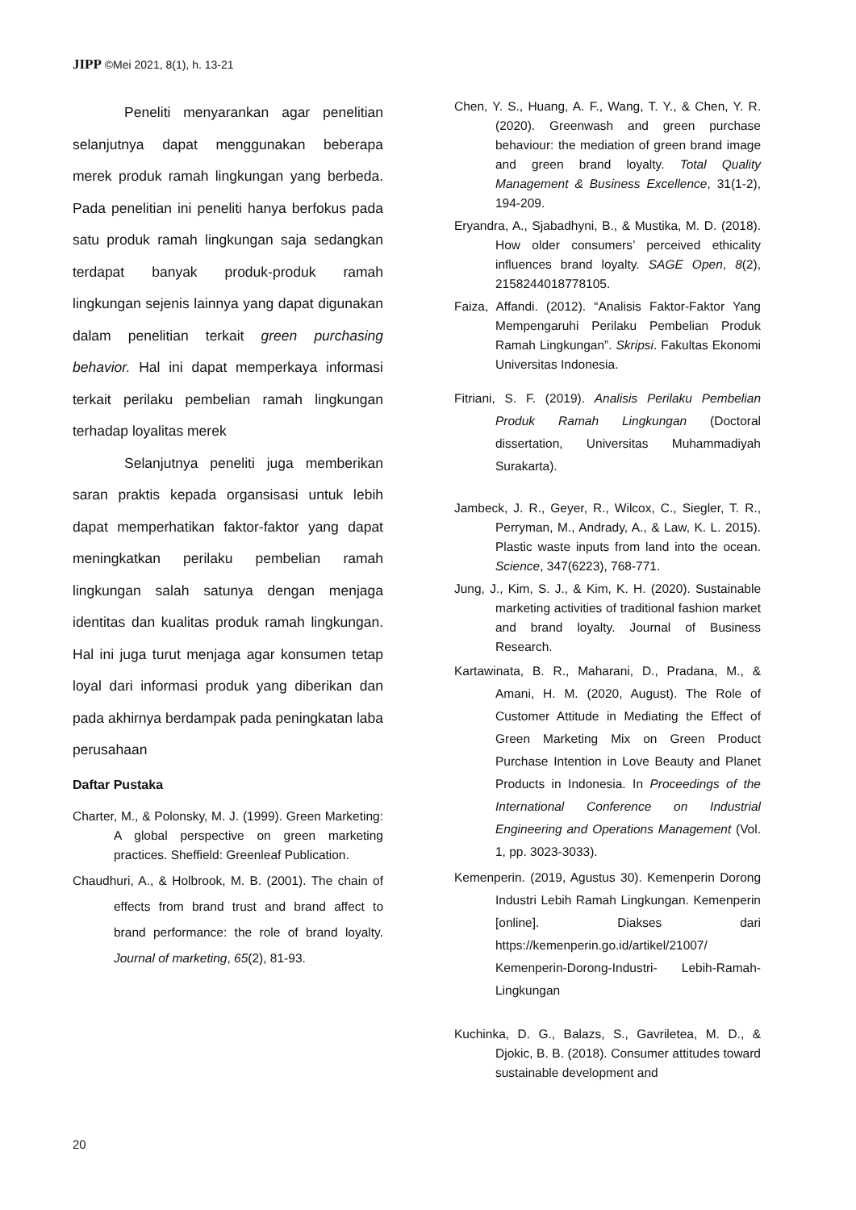JIPP ©Mei 2021, 8(1), h. 13-21
Peneliti menyarankan agar penelitian selanjutnya dapat menggunakan beberapa merek produk ramah lingkungan yang berbeda. Pada penelitian ini peneliti hanya berfokus pada satu produk ramah lingkungan saja sedangkan terdapat banyak produk-produk ramah lingkungan sejenis lainnya yang dapat digunakan dalam penelitian terkait green purchasing behavior. Hal ini dapat memperkaya informasi terkait perilaku pembelian ramah lingkungan terhadap loyalitas merek
Selanjutnya peneliti juga memberikan saran praktis kepada organsisasi untuk lebih dapat memperhatikan faktor-faktor yang dapat meningkatkan perilaku pembelian ramah lingkungan salah satunya dengan menjaga identitas dan kualitas produk ramah lingkungan. Hal ini juga turut menjaga agar konsumen tetap loyal dari informasi produk yang diberikan dan pada akhirnya berdampak pada peningkatan laba perusahaan
Daftar Pustaka
Charter, M., & Polonsky, M. J. (1999). Green Marketing: A global perspective on green marketing practices. Sheffield: Greenleaf Publication.
Chaudhuri, A., & Holbrook, M. B. (2001). The chain of effects from brand trust and brand affect to brand performance: the role of brand loyalty. Journal of marketing, 65(2), 81-93.
Chen, Y. S., Huang, A. F., Wang, T. Y., & Chen, Y. R. (2020). Greenwash and green purchase behaviour: the mediation of green brand image and green brand loyalty. Total Quality Management & Business Excellence, 31(1-2), 194-209.
Eryandra, A., Sjabadhyni, B., & Mustika, M. D. (2018). How older consumers’ perceived ethicality influences brand loyalty. SAGE Open, 8(2), 2158244018778105.
Faiza, Affandi. (2012). “Analisis Faktor-Faktor Yang Mempengaruhi Perilaku Pembelian Produk Ramah Lingkungan”. Skripsi. Fakultas Ekonomi Universitas Indonesia.
Fitriani, S. F. (2019). Analisis Perilaku Pembelian Produk Ramah Lingkungan (Doctoral dissertation, Universitas Muhammadiyah Surakarta).
Jambeck, J. R., Geyer, R., Wilcox, C., Siegler, T. R., Perryman, M., Andrady, A., & Law, K. L. 2015). Plastic waste inputs from land into the ocean. Science, 347(6223), 768-771.
Jung, J., Kim, S. J., & Kim, K. H. (2020). Sustainable marketing activities of traditional fashion market and brand loyalty. Journal of Business Research.
Kartawinata, B. R., Maharani, D., Pradana, M., & Amani, H. M. (2020, August). The Role of Customer Attitude in Mediating the Effect of Green Marketing Mix on Green Product Purchase Intention in Love Beauty and Planet Products in Indonesia. In Proceedings of the International Conference on Industrial Engineering and Operations Management (Vol. 1, pp. 3023-3033).
Kemenperin. (2019, Agustus 30). Kemenperin Dorong Industri Lebih Ramah Lingkungan. Kemenperin [online]. Diakses dari https://kemenperin.go.id/artikel/21007/ Kemenperin-Dorong-Industri- Lebih-Ramah-Lingkungan
Kuchinka, D. G., Balazs, S., Gavriletea, M. D., & Djokic, B. B. (2018). Consumer attitudes toward sustainable development and
20